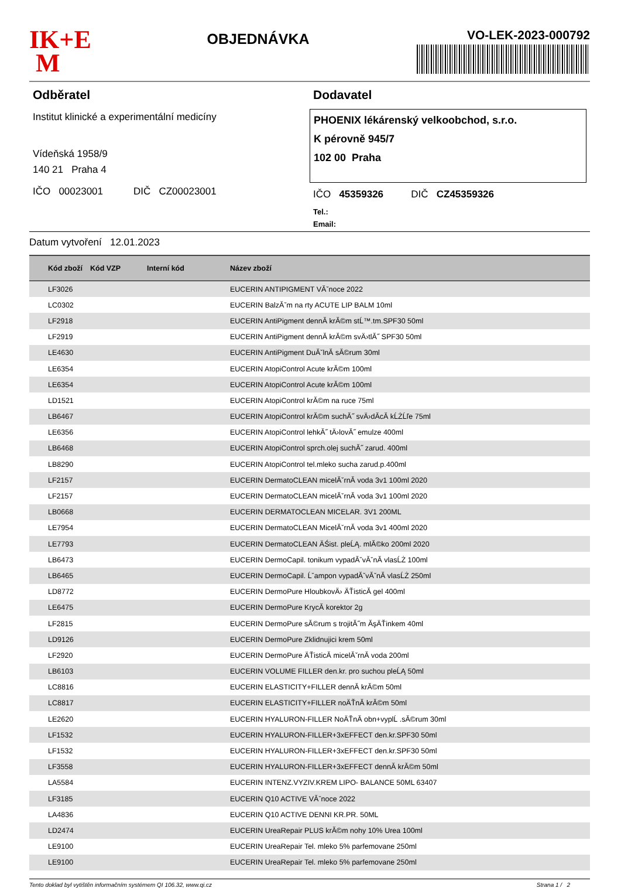IK+E
M
OBJEDNÁVKA
VO-LEK-2023-000792
Odběratel
Institut klinické a experimentální medicíny
Vídeňská 1958/9
140 21 Praha 4
IČO 00023001 DIČ CZ00023001
Dodavatel
PHOENIX lékárenský velkoobchod, s.r.o.
K pérovně 945/7
102 00 Praha
IČO 45359326 DIČ CZ45359326
Tel.:
Email:
Datum vytvoření 12.01.2023
| Kód zboží | Kód VZP | Interní kód | Název zboží |
| --- | --- | --- | --- |
| LF3026 | | | EUCERIN ANTIPIGMENT VĂˇnoce 2022 |
| LC0302 | | | EUCERIN BalzĂˇm na rty ACUTE LIP BALM 10ml |
| LF2918 | | | EUCERIN AntiPigment dennĂ­ krĂ©m stĹ™.tm.SPF30 50ml |
| LF2919 | | | EUCERIN AntiPigment dennĂ­ krĂ©m svÄ›tlĂ˝ SPF30 50ml |
| LE4630 | | | EUCERIN AntiPigment DuĂˇlnĂ­ sĂ©rum 30ml |
| LE6354 | | | EUCERIN AtopiControl Acute krĂ©m 100ml |
| LE6354 | | | EUCERIN AtopiControl Acute krĂ©m 100ml |
| LD1521 | | | EUCERIN AtopiControl krĂ©m na ruce 75ml |
| LB6467 | | | EUCERIN AtopiControl krĂ©m suchĂ˝ svÄ›dĂ­cĂ­ kĹŻĹľe 75ml |
| LE6356 | | | EUCERIN AtopiControl lehkĂ˝ tÄ›lovĂ˝ emulze 400ml |
| LB6468 | | | EUCERIN AtopiControl sprch.olej suchĂ˝ zarud. 400ml |
| LB8290 | | | EUCERIN AtopiControl tel.mleko sucha zarud.p.400ml |
| LF2157 | | | EUCERIN DermatoCLEAN micelĂˇrnĂ­ voda 3v1 100ml 2020 |
| LF2157 | | | EUCERIN DermatoCLEAN micelĂˇrnĂ­ voda 3v1 100ml 2020 |
| LB0668 | | | EUCERIN DERMATOCLEAN MICELAR. 3V1 200ML |
| LE7954 | | | EUCERIN DermatoCLEAN MicelĂˇrnĂ­ voda 3v1 400ml 2020 |
| LE7793 | | | EUCERIN DermatoCLEAN ÄŚist. pleĹĄ. mlĂ©ko 200ml 2020 |
| LB6473 | | | EUCERIN DermoCapil. tonikum vypadĂˇvĂˇnĂ­ vlasĹŻ 100ml |
| LB6465 | | | EUCERIN DermoCapil. Ĺˇampon vypadĂˇvĂˇnĂ­ vlasĹŻ 250ml |
| LD8772 | | | EUCERIN DermoPure HloubkovÄ› ÄŤisticĂ­ gel 400ml |
| LE6475 | | | EUCERIN DermoPure KrycĂ­ korektor 2g |
| LF2815 | | | EUCERIN DermoPure sĂ©rum s trojitĂ˝m ĂşÄŤinkem 40ml |
| LD9126 | | | EUCERIN DermoPure Zklidnujici krem 50ml |
| LF2920 | | | EUCERIN DermoPure ÄŤisticĂ­ micelĂˇrnĂ­ voda 200ml |
| LB6103 | | | EUCERIN VOLUME FILLER den.kr. pro suchou pleĹĄ 50ml |
| LC8816 | | | EUCERIN ELASTICITY+FILLER dennĂ­ krĂ©m 50ml |
| LC8817 | | | EUCERIN ELASTICITY+FILLER noÄŤnĂ­ krĂ©m 50ml |
| LE2620 | | | EUCERIN HYALURON-FILLER NoÄŤnĂ­ obn+vyplĹ .sĂ©rum 30ml |
| LF1532 | | | EUCERIN HYALURON-FILLER+3xEFFECT den.kr.SPF30 50ml |
| LF1532 | | | EUCERIN HYALURON-FILLER+3xEFFECT den.kr.SPF30 50ml |
| LF3558 | | | EUCERIN HYALURON-FILLER+3xEFFECT dennĂ­ krĂ©m 50ml |
| LA5584 | | | EUCERIN INTENZ.VYZIV.KREM LIPO- BALANCE 50ML 63407 |
| LF3185 | | | EUCERIN Q10 ACTIVE VĂˇnoce 2022 |
| LA4836 | | | EUCERIN Q10 ACTIVE DENNI KR.PR. 50ML |
| LD2474 | | | EUCERIN UreaRepair PLUS krĂ©m nohy 10% Urea 100ml |
| LE9100 | | | EUCERIN UreaRepair Tel. mleko 5% parfemovane 250ml |
| LE9100 | | | EUCERIN UreaRepair Tel. mleko 5% parfemovane 250ml |
Tento doklad byl vytištěn informačním systémem QI 106.32, www.qi.cz Strana 1 / 2